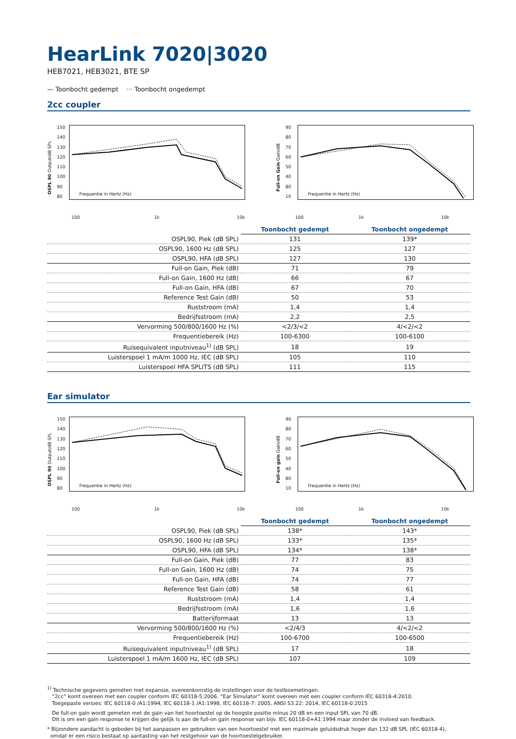HearLink 7020|3020
HEB7021, HEB3021, BTE SP
— Toonbocht gedempt ··· Toonbocht ongedempt
2cc coupler
OSPL 90 Output/dB SPL
150
140
130
120
110
100
90
80
Frequentie in Hertz (Hz)
Full-on Gain Gain/dB
90
80
70
60
50
40
80
10
Frequentie in Hertz (Hz)
100 1k 10k 100 1k 10k
| | Toonbocht gedempt | Toonbocht ongedempt |
| --- | --- | --- |
| OSPL90, Piek (dB SPL) | 131 | 139* |
| OSPL90, 1600 Hz (dB SPL) | 125 | 127 |
| OSPL90, HFA (dB SPL) | 127 | 130 |
| Full-on Gain, Piek (dB) | 71 | 79 |
| Full-on Gain, 1600 Hz (dB) | 66 | 67 |
| Full-on Gain, HFA (dB) | 67 | 70 |
| Reference Test Gain (dB) | 50 | 53 |
| Ruststroom (mA) | 1,4 | 1,4 |
| Bedrijfsstroom (mA) | 2,2 | 2,5 |
| Vervorming 500/800/1600 Hz (%) | <2/3/<2 | 4/<2/<2 |
| Frequentiebereik (Hz) | 100-6300 | 100-6100 |
| Ruisequivalent inputniveau<sup>1)</sup> (dB SPL) | 18 | 19 |
| Luisterspoel 1 mA/m 1000 Hz, IEC (dB SPL) | 105 | 110 |
| Luisterspoel HFA SPLITS (dB SPL) | 111 | 115 |
Ear simulator
OSPL 90 Output/dB SPL
150
140
130
120
110
100
90
80
Frequentie in Hertz (Hz)
Full-on gain Gain/dB
90
80
70
60
50
40
80
10
Frequentie in Hertz (Hz)
100 1k 10k 100 1k 10k
| | Toonbocht gedempt | Toonbocht ongedempt |
| --- | --- | --- |
| OSPL90, Piek (dB SPL) | 138* | 143* |
| OSPL90, 1600 Hz (dB SPL) | 133* | 135* |
| OSPL90, HFA (dB SPL) | 134* | 138* |
| Full-on Gain, Piek (dB) | 77 | 83 |
| Full-on Gain, 1600 Hz (dB) | 74 | 75 |
| Full-on Gain, HFA (dB) | 74 | 77 |
| Reference Test Gain (dB) | 58 | 61 |
| Ruststroom (mA) | 1,4 | 1,4 |
| Bedrijfsstroom (mA) | 1,6 | 1,6 |
| Batterijformaat | 13 | 13 |
| Vervorming 500/800/1600 Hz (%) | <2/4/3 | 4/<2/<2 |
| Frequentiebereik (Hz) | 100-6700 | 100-6500 |
| Ruisequivalent inputniveau<sup>1)</sup> (dB SPL) | 17 | 18 |
| Luisterspoel 1 mA/m 1600 Hz, IEC (dB SPL) | 107 | 109 |
<sup>1)</sup> Technische gegevens gemeten met expansie, overeenkomstig de instellingen voor de testboxmetingen.
“2cc” komt overeen met een coupler conform IEC 60318-5:2006. “Ear Simulator” komt overeen met een coupler conform IEC 60318-4:2010.
Toegepaste versies: IEC 60118-0 /A1:1994, IEC 60118-1 /A1:1998, IEC 60118-7: 2005, ANSI S3.22: 2014, IEC 60118-0:2015
De full-on gain wordt gemeten met de gain van het hoortoestel op de hoogste positie minus 20 dB en een input SPL van 70 dB.
Dit is om een gain response te krijgen die gelijk is aan de full-on gain response van bijv. IEC 60118-0+A1:1994 maar zonder de invloed van feedback.
* Bijzondere aandacht is geboden bij het aanpassen en gebruiken van een hoortoestel met een maximale geluidsdruk hoger dan 132 dB SPL (IEC 60318-4),
omdat er een risico bestaat op aantasting van het restgehoor van de hoortoestelgebruiker.